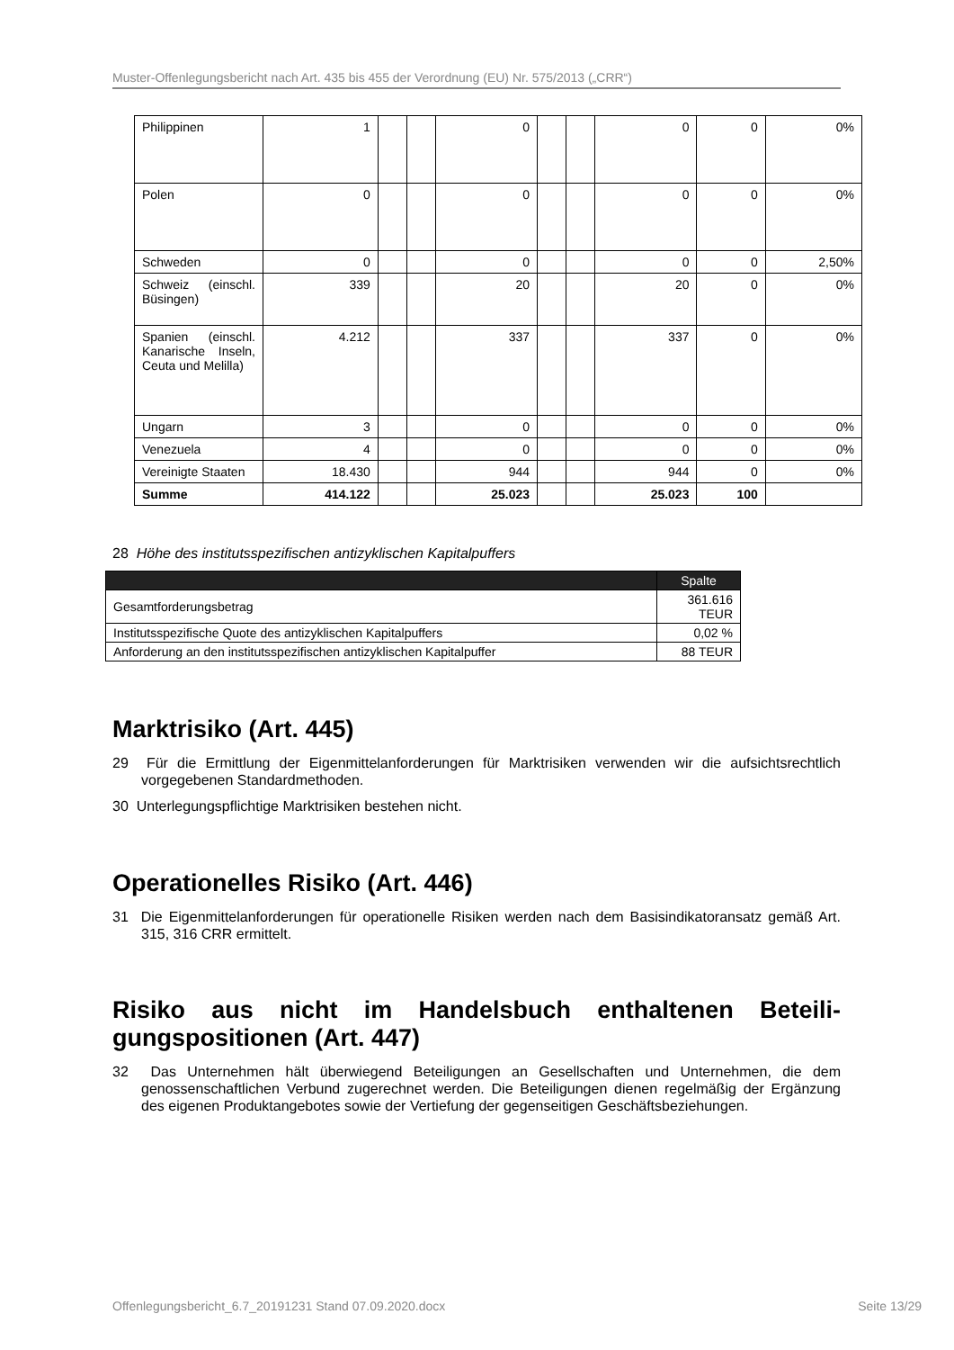Muster-Offenlegungsbericht nach Art. 435 bis 455 der Verordnung (EU) Nr. 575/2013 („CRR“)
| Philippinen | 1 | | | 0 | | | 0 | 0 | 0% |
| Polen | 0 | | | 0 | | | 0 | 0 | 0% |
| Schweden | 0 | | | 0 | | | 0 | 0 | 2,50% |
| Schweiz (ein­schl. Büsingen) | 339 | | | 20 | | | 20 | 0 | 0% |
| Spanien (ein­schl. Kanarische Inseln, Ceuta und Melilla) | 4.212 | | | 337 | | | 337 | 0 | 0% |
| Ungarn | 3 | | | 0 | | | 0 | 0 | 0% |
| Venezuela | 4 | | | 0 | | | 0 | 0 | 0% |
| Vereinigte Staa­ten | 18.430 | | | 944 | | | 944 | 0 | 0% |
| Summe | 414.122 | | | 25.023 | | | 25.023 | 100 | |
28 Höhe des institutsspezifischen antizyklischen Kapitalpuffers
| | Spalte |
| --- | --- |
| Gesamtforderungsbetrag | 361.616 TEUR |
| Institutsspezifische Quote des antizyklischen Kapitalpuffers | 0,02 % |
| Anforderung an den institutsspezifischen antizyklischen Kapitalpuffer | 88 TEUR |
Marktrisiko (Art. 445)
29 Für die Ermittlung der Eigenmittelanforderungen für Marktrisiken verwenden wir die auf­sichtsrechtlich vorgegebenen Standardmethoden.
30 Unterlegungspflichtige Marktrisiken bestehen nicht.
Operationelles Risiko (Art. 446)
31 Die Eigenmittelanforderungen für operationelle Risiken werden nach dem Basisindi­katoransatz gemäß Art. 315, 316 CRR ermittelt.
Risiko aus nicht im Handelsbuch enthaltenen Beteili­gungspositionen (Art. 447)
32 Das Unternehmen hält überwiegend Beteiligungen an Gesellschaften und Unternehmen, die dem genossenschaftlichen Verbund zugerechnet werden. Die Beteiligungen dienen regelmäßig der Ergänzung des eigenen Produktangebotes sowie der Vertiefung der ge­genseitigen Geschäftsbeziehungen.
Offenlegungsbericht_6.7_20191231 Stand 07.09.2020.docx Seite 13/29